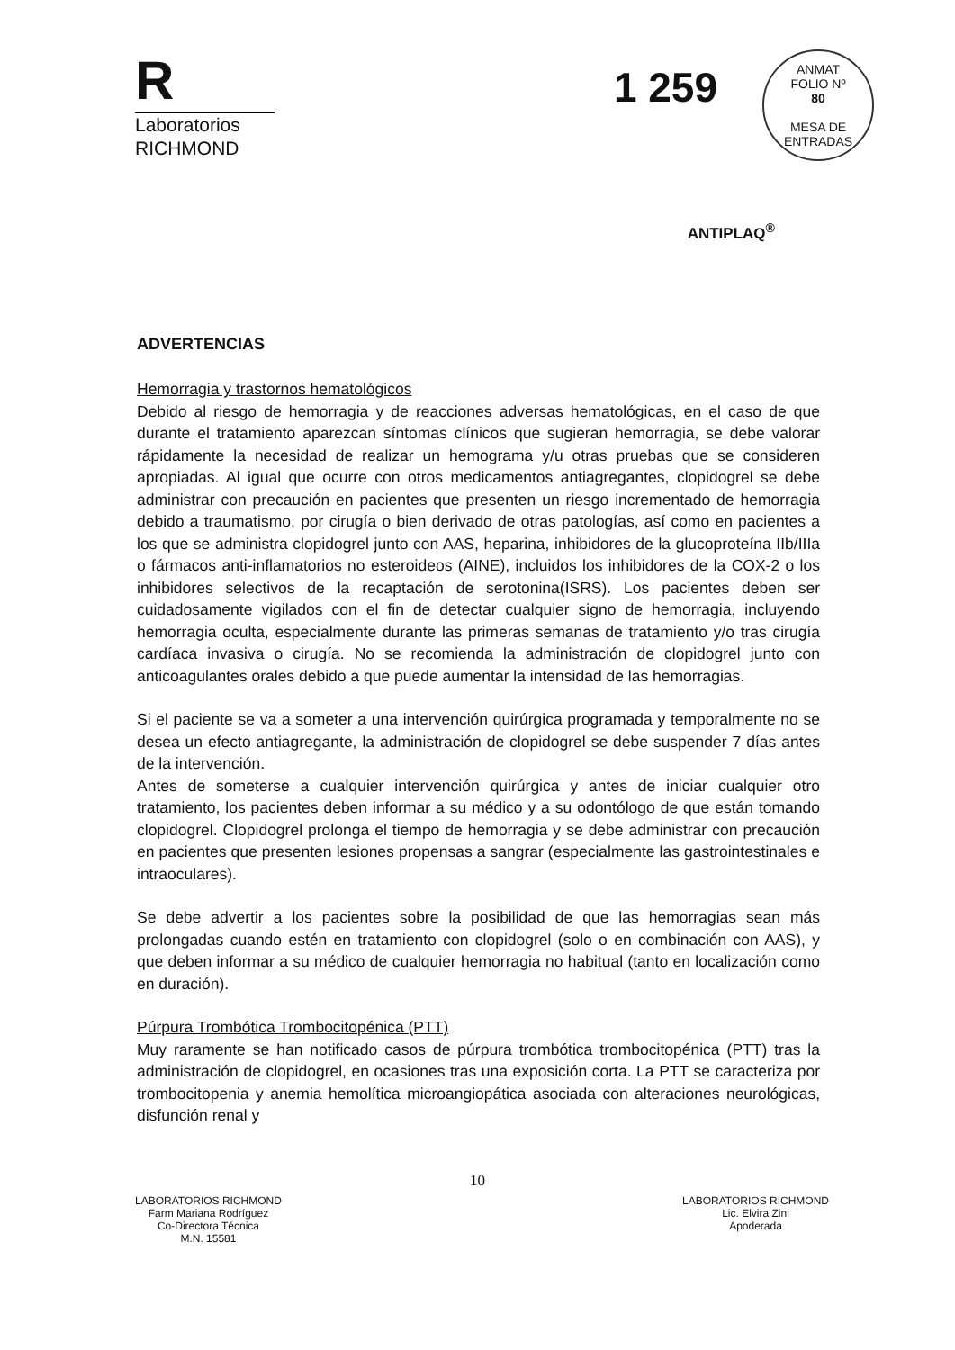R
Laboratorios
RICHMOND
1 259
ANMAT
FOLIO Nº
80
MESA DE ENTRADAS
ANTIPLAQ<sup>®</sup>
ADVERTENCIAS
Hemorragia y trastornos hematológicos
Debido al riesgo de hemorragia y de reacciones adversas hematológicas, en el caso de que durante el tratamiento aparezcan síntomas clínicos que sugieran hemorragia, se debe valorar rápidamente la necesidad de realizar un hemograma y/u otras pruebas que se consideren apropiadas. Al igual que ocurre con otros medicamentos antiagregantes, clopidogrel se debe administrar con precaución en pacientes que presenten un riesgo incrementado de hemorragia debido a traumatismo, por cirugía o bien derivado de otras patologías, así como en pacientes a los que se administra clopidogrel junto con AAS, heparina, inhibidores de la glucoproteína IIb/IIIa o fármacos anti-inflamatorios no esteroideos (AINE), incluidos los inhibidores de la COX-2 o los inhibidores selectivos de la recaptación de serotonina(ISRS). Los pacientes deben ser cuidadosamente vigilados con el fin de detectar cualquier signo de hemorragia, incluyendo hemorragia oculta, especialmente durante las primeras semanas de tratamiento y/o tras cirugía cardíaca invasiva o cirugía. No se recomienda la administración de clopidogrel junto con anticoagulantes orales debido a que puede aumentar la intensidad de las hemorragias.
Si el paciente se va a someter a una intervención quirúrgica programada y temporalmente no se desea un efecto antiagregante, la administración de clopidogrel se debe suspender 7 días antes de la intervención.
Antes de someterse a cualquier intervención quirúrgica y antes de iniciar cualquier otro tratamiento, los pacientes deben informar a su médico y a su odontólogo de que están tomando clopidogrel. Clopidogrel prolonga el tiempo de hemorragia y se debe administrar con precaución en pacientes que presenten lesiones propensas a sangrar (especialmente las gastrointestinales e intraoculares).
Se debe advertir a los pacientes sobre la posibilidad de que las hemorragias sean más prolongadas cuando estén en tratamiento con clopidogrel (solo o en combinación con AAS), y que deben informar a su médico de cualquier hemorragia no habitual (tanto en localización como en duración).
Púrpura Trombótica Trombocitopénica (PTT)
Muy raramente se han notificado casos de púrpura trombótica trombocitopénica (PTT) tras la administración de clopidogrel, en ocasiones tras una exposición corta. La PTT se caracteriza por trombocitopenia y anemia hemolítica microangiopática asociada con alteraciones neurológicas, disfunción renal y
10
LABORATORIOS RICHMOND
Farm Mariana Rodríguez
Co-Directora Técnica
M.N. 15581
LABORATORIOS RICHMOND
Lic. Elvira Zini
Apoderada